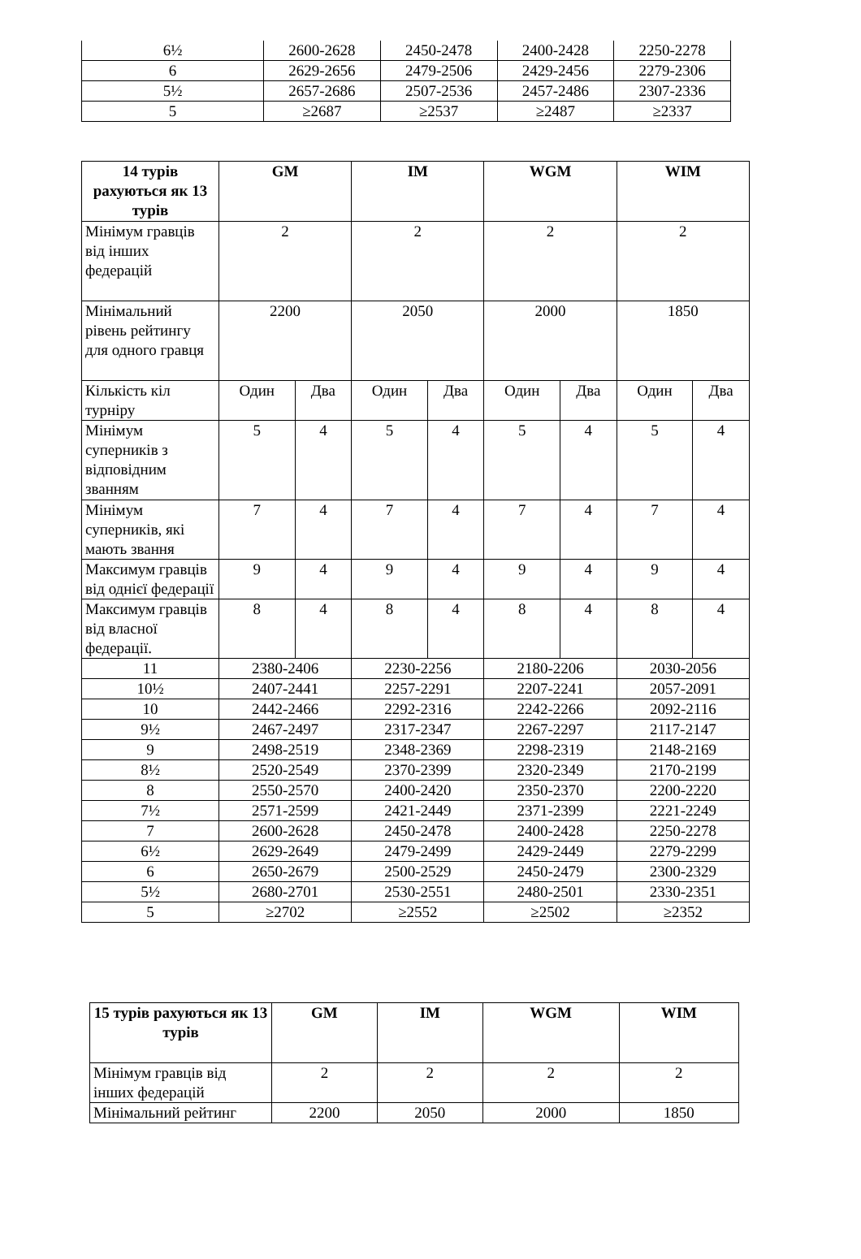| 6½ | 2600-2628 | 2450-2478 | 2400-2428 | 2250-2278 |
| 6 | 2629-2656 | 2479-2506 | 2429-2456 | 2279-2306 |
| 5½ | 2657-2686 | 2507-2536 | 2457-2486 | 2307-2336 |
| 5 | ≥2687 | ≥2537 | ≥2487 | ≥2337 |
| 14 турів рахуються як 13 турів | GM | | IM | | WGM | | WIM | |
| --- | --- | --- | --- | --- | --- | --- | --- | --- |
| Мінімум гравців від інших федерацій | 2 | | 2 | | 2 | | 2 | |
| Мінімальний рівень рейтингу для одного гравця | 2200 | | 2050 | | 2000 | | 1850 | |
| Кількість кіл турніру | Один | Два | Один | Два | Один | Два | Один | Два |
| Мінімум суперників з відповідним званням | 5 | 4 | 5 | 4 | 5 | 4 | 5 | 4 |
| Мінімум суперників, які мають звання | 7 | 4 | 7 | 4 | 7 | 4 | 7 | 4 |
| Максимум гравців від однієї федерації | 9 | 4 | 9 | 4 | 9 | 4 | 9 | 4 |
| Максимум гравців від власної федерації. | 8 | 4 | 8 | 4 | 8 | 4 | 8 | 4 |
| 11 | 2380-2406 | | 2230-2256 | | 2180-2206 | | 2030-2056 | |
| 10½ | 2407-2441 | | 2257-2291 | | 2207-2241 | | 2057-2091 | |
| 10 | 2442-2466 | | 2292-2316 | | 2242-2266 | | 2092-2116 | |
| 9½ | 2467-2497 | | 2317-2347 | | 2267-2297 | | 2117-2147 | |
| 9 | 2498-2519 | | 2348-2369 | | 2298-2319 | | 2148-2169 | |
| 8½ | 2520-2549 | | 2370-2399 | | 2320-2349 | | 2170-2199 | |
| 8 | 2550-2570 | | 2400-2420 | | 2350-2370 | | 2200-2220 | |
| 7½ | 2571-2599 | | 2421-2449 | | 2371-2399 | | 2221-2249 | |
| 7 | 2600-2628 | | 2450-2478 | | 2400-2428 | | 2250-2278 | |
| 6½ | 2629-2649 | | 2479-2499 | | 2429-2449 | | 2279-2299 | |
| 6 | 2650-2679 | | 2500-2529 | | 2450-2479 | | 2300-2329 | |
| 5½ | 2680-2701 | | 2530-2551 | | 2480-2501 | | 2330-2351 | |
| 5 | ≥2702 | | ≥2552 | | ≥2502 | | ≥2352 | |
| 15 турів рахуються як 13 турів | GM | IM | WGM | WIM |
| --- | --- | --- | --- | --- |
| Мінімум гравців від інших федерацій | 2 | 2 | 2 | 2 |
| Мінімальний рейтинг | 2200 | 2050 | 2000 | 1850 |